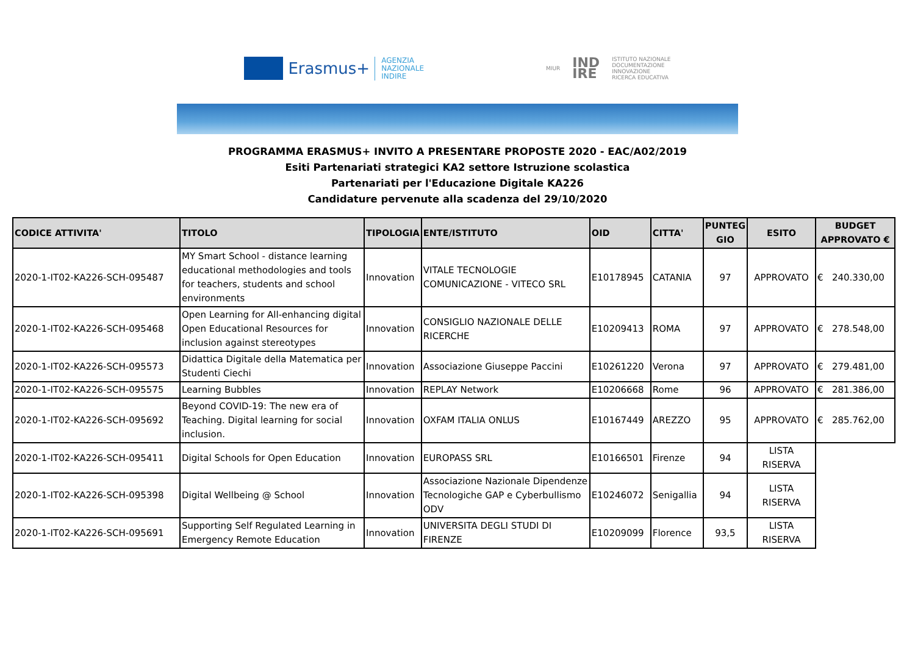Erasmus+
AGENZIA
NAZIONALE
INDIRE
MIUR
IND
IRE
ISTITUTO NAZIONALE
DOCUMENTAZIONE
INNOVAZIONE
RICERCA EDUCATIVA
PROGRAMMA ERASMUS+ INVITO A PRESENTARE PROPOSTE 2020 - EAC/A02/2019
Esiti Partenariati strategici KA2 settore Istruzione scolastica
Partenariati per l'Educazione Digitale KA226
Candidature pervenute alla scadenza del 29/10/2020
| CODICE ATTIVITA' | TITOLO | TIPOLOGIA | ENTE/ISTITUTO | OID | CITTA' | PUNTEG GIO | ESITO | BUDGET APPROVATO € |
| --- | --- | --- | --- | --- | --- | --- | --- | --- |
| 2020-1-IT02-KA226-SCH-095487 | MY Smart School - distance learning educational methodologies and tools for teachers, students and school environments | Innovation | VITALE TECNOLOGIE COMUNICAZIONE - VITECO SRL | E10178945 | CATANIA | 97 | APPROVATO | € 240.330,00 |
| 2020-1-IT02-KA226-SCH-095468 | Open Learning for All-enhancing digital Open Educational Resources for inclusion against stereotypes | Innovation | CONSIGLIO NAZIONALE DELLE RICERCHE | E10209413 | ROMA | 97 | APPROVATO | € 278.548,00 |
| 2020-1-IT02-KA226-SCH-095573 | Didattica Digitale della Matematica per Studenti Ciechi | Innovation | Associazione Giuseppe Paccini | E10261220 | Verona | 97 | APPROVATO | € 279.481,00 |
| 2020-1-IT02-KA226-SCH-095575 | Learning Bubbles | Innovation | REPLAY Network | E10206668 | Rome | 96 | APPROVATO | € 281.386,00 |
| 2020-1-IT02-KA226-SCH-095692 | Beyond COVID-19: The new era of Teaching. Digital learning for social inclusion. | Innovation | OXFAM ITALIA ONLUS | E10167449 | AREZZO | 95 | APPROVATO | € 285.762,00 |
| 2020-1-IT02-KA226-SCH-095411 | Digital Schools for Open Education | Innovation | EUROPASS SRL | E10166501 | Firenze | 94 | LISTA RISERVA | |
| 2020-1-IT02-KA226-SCH-095398 | Digital Wellbeing @ School | Innovation | Associazione Nazionale Dipendenze Tecnologiche GAP e Cyberbullismo ODV | E10246072 | Senigallia | 94 | LISTA RISERVA | |
| 2020-1-IT02-KA226-SCH-095691 | Supporting Self Regulated Learning in Emergency Remote Education | Innovation | UNIVERSITA DEGLI STUDI DI FIRENZE | E10209099 | Florence | 93,5 | LISTA RISERVA | |